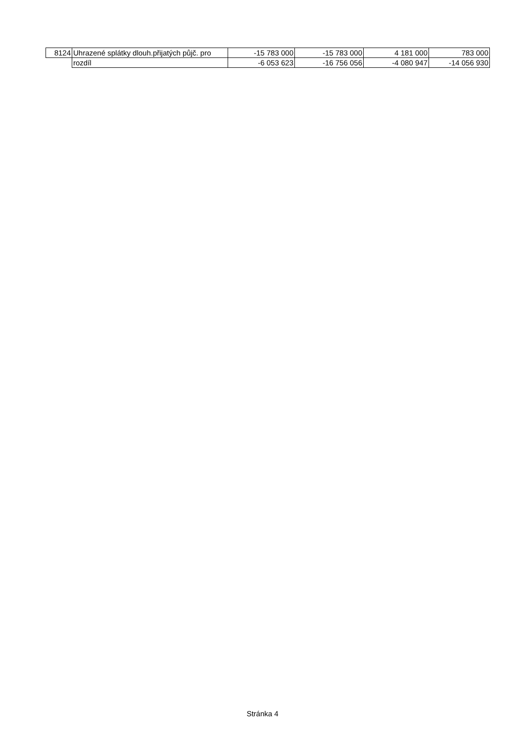| 8124 | Uhrazené splátky dlouh.přijatých půjč. pro | -15 783 000 | -15 783 000 | 4 181 000 | 783 000 |
| | rozdíl | -6 053 623 | -16 756 056 | -4 080 947 | -14 056 930 |
Stránka 4